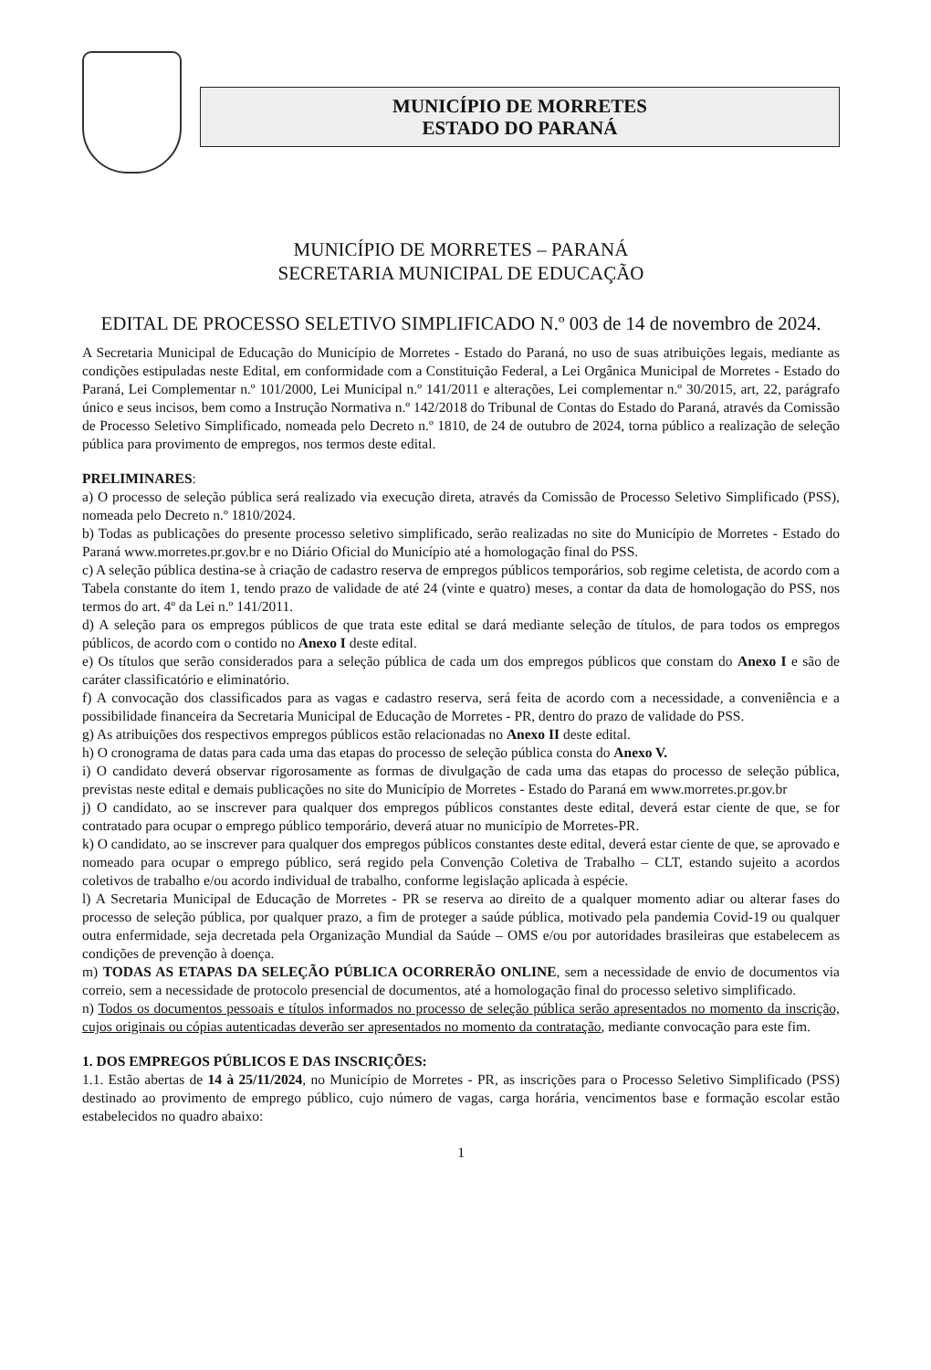MUNICÍPIO DE MORRETES
ESTADO DO PARANÁ
MUNICÍPIO DE MORRETES – PARANÁ
SECRETARIA MUNICIPAL DE EDUCAÇÃO
EDITAL DE PROCESSO SELETIVO SIMPLIFICADO N.º 003 de 14 de novembro de 2024.
A Secretaria Municipal de Educação do Município de Morretes - Estado do Paraná, no uso de suas atribuições legais, mediante as condições estipuladas neste Edital, em conformidade com a Constituição Federal, a Lei Orgânica Municipal de Morretes - Estado do Paraná, Lei Complementar n.º 101/2000, Lei Municipal n.º 141/2011 e alterações, Lei complementar n.º 30/2015, art, 22, parágrafo único e seus incisos, bem como a Instrução Normativa n.º 142/2018 do Tribunal de Contas do Estado do Paraná, através da Comissão de Processo Seletivo Simplificado, nomeada pelo Decreto n.º 1810, de 24 de outubro de 2024, torna público a realização de seleção pública para provimento de empregos, nos termos deste edital.
PRELIMINARES:
a) O processo de seleção pública será realizado via execução direta, através da Comissão de Processo Seletivo Simplificado (PSS), nomeada pelo Decreto n.º 1810/2024.
b) Todas as publicações do presente processo seletivo simplificado, serão realizadas no site do Município de Morretes - Estado do Paraná www.morretes.pr.gov.br e no Diário Oficial do Município até a homologação final do PSS.
c) A seleção pública destina-se à criação de cadastro reserva de empregos públicos temporários, sob regime celetista, de acordo com a Tabela constante do item 1, tendo prazo de validade de até 24 (vinte e quatro) meses, a contar da data de homologação do PSS, nos termos do art. 4º da Lei n.º 141/2011.
d) A seleção para os empregos públicos de que trata este edital se dará mediante seleção de títulos, de para todos os empregos públicos, de acordo com o contido no Anexo I deste edital.
e) Os títulos que serão considerados para a seleção pública de cada um dos empregos públicos que constam do Anexo I e são de caráter classificatório e eliminatório.
f) A convocação dos classificados para as vagas e cadastro reserva, será feita de acordo com a necessidade, a conveniência e a possibilidade financeira da Secretaria Municipal de Educação de Morretes - PR, dentro do prazo de validade do PSS.
g) As atribuições dos respectivos empregos públicos estão relacionadas no Anexo II deste edital.
h) O cronograma de datas para cada uma das etapas do processo de seleção pública consta do Anexo V.
i) O candidato deverá observar rigorosamente as formas de divulgação de cada uma das etapas do processo de seleção pública, previstas neste edital e demais publicações no site do Município de Morretes - Estado do Paraná em www.morretes.pr.gov.br
j) O candidato, ao se inscrever para qualquer dos empregos públicos constantes deste edital, deverá estar ciente de que, se for contratado para ocupar o emprego público temporário, deverá atuar no município de Morretes-PR.
k) O candidato, ao se inscrever para qualquer dos empregos públicos constantes deste edital, deverá estar ciente de que, se aprovado e nomeado para ocupar o emprego público, será regido pela Convenção Coletiva de Trabalho – CLT, estando sujeito a acordos coletivos de trabalho e/ou acordo individual de trabalho, conforme legislação aplicada à espécie.
l) A Secretaria Municipal de Educação de Morretes - PR se reserva ao direito de a qualquer momento adiar ou alterar fases do processo de seleção pública, por qualquer prazo, a fim de proteger a saúde pública, motivado pela pandemia Covid-19 ou qualquer outra enfermidade, seja decretada pela Organização Mundial da Saúde – OMS e/ou por autoridades brasileiras que estabelecem as condições de prevenção à doença.
m) TODAS AS ETAPAS DA SELEÇÃO PÚBLICA OCORRERÃO ONLINE, sem a necessidade de envio de documentos via correio, sem a necessidade de protocolo presencial de documentos, até a homologação final do processo seletivo simplificado.
n) Todos os documentos pessoais e títulos informados no processo de seleção pública serão apresentados no momento da inscrição, cujos originais ou cópias autenticadas deverão ser apresentados no momento da contratação, mediante convocação para este fim.
1. DOS EMPREGOS PÚBLICOS E DAS INSCRIÇÕES:
1.1. Estão abertas de 14 à 25/11/2024, no Município de Morretes - PR, as inscrições para o Processo Seletivo Simplificado (PSS) destinado ao provimento de emprego público, cujo número de vagas, carga horária, vencimentos base e formação escolar estão estabelecidos no quadro abaixo:
1